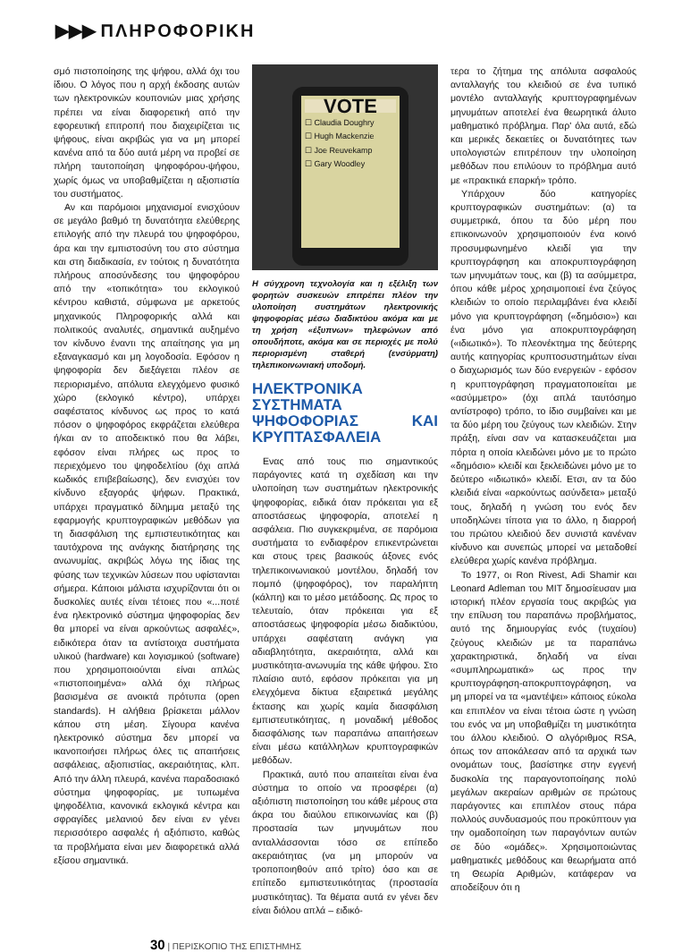▶▶▶ ΠΛΗΡΟΦΟΡΙΚΗ
σμό πιστοποίησης της ψήφου, αλλά όχι του ίδιου. Ο λόγος που η αρχή έκδοσης αυτών των ηλεκτρονικών κουπονιών μιας χρήσης πρέπει να είναι διαφορετική από την εφορευτική επιτροπή που διαχειρίζεται τις ψήφους, είναι ακριβώς για να μη μπορεί κανένα από τα δύο αυτά μέρη να προβεί σε πλήρη ταυτοποίηση ψηφοφόρου-ψήφου, χωρίς όμως να υποβαθμίζεται η αξιοπιστία του συστήματος.
Αν και παρόμοιοι μηχανισμοί ενισχύουν σε μεγάλο βαθμό τη δυνατότητα ελεύθερης επιλογής από την πλευρά του ψηφοφόρου, άρα και την εμπιστοσύνη του στο σύστημα και στη διαδικασία, εν τούτοις η δυνατότητα πλήρους αποσύνδεσης του ψηφοφόρου από την «τοπικότητα» του εκλογικού κέντρου καθιστά, σύμφωνα με αρκετούς μηχανικούς Πληροφορικής αλλά και πολιτικούς αναλυτές, σημαντικά αυξημένο τον κίνδυνο έναντι της απαίτησης για μη εξαναγκασμό και μη λογοδοσία. Εφόσον η ψηφοφορία δεν διεξάγεται πλέον σε περιορισμένο, απόλυτα ελεγχόμενο φυσικό χώρο (εκλογικό κέντρο), υπάρχει σαφέστατος κίνδυνος ως προς το κατά πόσον ο ψηφοφόρος εκφράζεται ελεύθερα ή/και αν το αποδεικτικό που θα λάβει, εφόσον είναι πλήρες ως προς το περιεχόμενο του ψηφοδελτίου (όχι απλά κωδικός επιβεβαίωσης), δεν ενισχύει τον κίνδυνο εξαγοράς ψήφων. Πρακτικά, υπάρχει πραγματικό δίλημμα μεταξύ της εφαρμογής κρυπτογραφικών μεθόδων για τη διασφάλιση της εμπιστευτικότητας και ταυτόχρονα της ανάγκης διατήρησης της ανωνυμίας, ακριβώς λόγω της ίδιας της φύσης των τεχνικών λύσεων που υφίστανται σήμερα. Κάποιοι μάλιστα ισχυρίζονται ότι οι δυσκολίες αυτές είναι τέτοιες που «...ποτέ ένα ηλεκτρονικό σύστημα ψηφοφορίας δεν θα μπορεί να είναι αρκούντως ασφαλές», ειδικότερα όταν τα αντίστοιχα συστήματα υλικού (hardware) και λογισμικού (software) που χρησιμοποιούνται είναι απλώς «πιστοποιημένα» αλλά όχι πλήρως βασισμένα σε ανοικτά πρότυπα (open standards). Η αλήθεια βρίσκεται μάλλον κάπου στη μέση. Σίγουρα κανένα ηλεκτρονικό σύστημα δεν μπορεί να ικανοποιήσει πλήρως όλες τις απαιτήσεις ασφάλειας, αξιοπιστίας, ακεραιότητας, κλπ. Από την άλλη πλευρά, κανένα παραδοσιακό σύστημα ψηφοφορίας, με τυπωμένα ψηφοδέλτια, κανονικά εκλογικά κέντρα και σφραγίδες μελανιού δεν είναι εν γένει περισσότερο ασφαλές ή αξιόπιστο, καθώς τα προβλήματα είναι μεν διαφορετικά αλλά εξίσου σημαντικά.
VOTE
☐ Claudia Doughry
☐ Hugh Mackenzie
☐ Joe Reuvekamp
☐ Gary Woodley
Η σύγχρονη τεχνολογία και η εξέλιξη των φορητών συσκευών επιτρέπει πλέον την υλοποίηση συστημάτων ηλεκτρονικής ψηφοφορίας μέσω διαδικτύου ακόμα και με τη χρήση «έξυπνων» τηλεφώνων από οπουδήποτε, ακόμα και σε περιοχές με πολύ περιορισμένη σταθερή (ενσύρματη) τηλεπικοινωνιακή υποδομή.
ΗΛΕΚΤΡΟΝΙΚΑ ΣΥΣΤΗΜΑΤΑ ΨΗΦΟΦΟΡΙΑΣ ΚΑΙ ΚΡΥΠΤΑΣΦΑΛΕΙΑ
Ενας από τους πιο σημαντικούς παράγοντες κατά τη σχεδίαση και την υλοποίηση των συστημάτων ηλεκτρονικής ψηφοφορίας, ειδικά όταν πρόκειται για εξ αποστάσεως ψηφοφορία, αποτελεί η ασφάλεια. Πιο συγκεκριμένα, σε παρόμοια συστήματα το ενδιαφέρον επικεντρώνεται και στους τρεις βασικούς άξονες ενός τηλεπικοινωνιακού μοντέλου, δηλαδή τον πομπό (ψηφοφόρος), τον παραλήπτη (κάλπη) και το μέσο μετάδοσης. Ως προς το τελευταίο, όταν πρόκειται για εξ αποστάσεως ψηφοφορία μέσω διαδικτύου, υπάρχει σαφέστατη ανάγκη για αδιαβλητότητα, ακεραιότητα, αλλά και μυστικότητα-ανωνυμία της κάθε ψήφου. Στο πλαίσιο αυτό, εφόσον πρόκειται για μη ελεγχόμενα δίκτυα εξαιρετικά μεγάλης έκτασης και χωρίς καμία διασφάλιση εμπιστευτικότητας, η μοναδική μέθοδος διασφάλισης των παραπάνω απαιτήσεων είναι μέσω κατάλληλων κρυπτογραφικών μεθόδων.
Πρακτικά, αυτό που απαιτείται είναι ένα σύστημα το οποίο να προσφέρει (α) αξιόπιστη πιστοποίηση του κάθε μέρους στα άκρα του διαύλου επικοινωνίας και (β) προστασία των μηνυμάτων που ανταλλάσσονται τόσο σε επίπεδο ακεραιότητας (να μη μπορούν να τροποποιηθούν από τρίτο) όσο και σε επίπεδο εμπιστευτικότητας (προστασία μυστικότητας). Τα θέματα αυτά εν γένει δεν είναι διόλου απλά – ειδικό-
τερα το ζήτημα της απόλυτα ασφαλούς ανταλλαγής του κλειδιού σε ένα τυπικό μοντέλο ανταλλαγής κρυπτογραφημένων μηνυμάτων αποτελεί ένα θεωρητικά άλυτο μαθηματικό πρόβλημα. Παρ' όλα αυτά, εδώ και μερικές δεκαετίες οι δυνατότητες των υπολογιστών επιτρέπουν την υλοποίηση μεθόδων που επιλύουν το πρόβλημα αυτό με «πρακτικά επαρκή» τρόπο.
Υπάρχουν δύο κατηγορίες κρυπτογραφικών συστημάτων: (α) τα συμμετρικά, όπου τα δύο μέρη που επικοινωνούν χρησιμοποιούν ένα κοινό προσυμφωνημένο κλειδί για την κρυπτογράφηση και αποκρυπτογράφηση των μηνυμάτων τους, και (β) τα ασύμμετρα, όπου κάθε μέρος χρησιμοποιεί ένα ζεύγος κλειδιών το οποίο περιλαμβάνει ένα κλειδί μόνο για κρυπτογράφηση («δημόσιο») και ένα μόνο για αποκρυπτογράφηση («ιδιωτικό»). Το πλεονέκτημα της δεύτερης αυτής κατηγορίας κρυπτοσυστημάτων είναι ο διαχωρισμός των δύο ενεργειών - εφόσον η κρυπτογράφηση πραγματοποιείται με «ασύμμετρο» (όχι απλά ταυτόσημο αντίστροφο) τρόπο, το ίδιο συμβαίνει και με τα δύο μέρη του ζεύγους των κλειδιών. Στην πράξη, είναι σαν να κατασκευάζεται μια πόρτα η οποία κλειδώνει μόνο με το πρώτο «δημόσιο» κλειδί και ξεκλειδώνει μόνο με το δεύτερο «ιδιωτικό» κλειδί. Ετσι, αν τα δύο κλειδιά είναι «αρκούντως ασύνδετα» μεταξύ τους, δηλαδή η γνώση του ενός δεν υποδηλώνει τίποτα για το άλλο, η διαρροή του πρώτου κλειδιού δεν συνιστά κανέναν κίνδυνο και συνεπώς μπορεί να μεταδοθεί ελεύθερα χωρίς κανένα πρόβλημα.
Το 1977, οι Ron Rivest, Adi Shamir και Leonard Adleman του MIT δημοσίευσαν μια ιστορική πλέον εργασία τους ακριβώς για την επίλυση του παραπάνω προβλήματος, αυτό της δημιουργίας ενός (τυχαίου) ζεύγους κλειδιών με τα παραπάνω χαρακτηριστικά, δηλαδή να είναι «συμπληρωματικά» ως προς την κρυπτογράφηση-αποκρυπτογράφηση, να μη μπορεί να τα «μαντέψει» κάποιος εύκολα και επιπλέον να είναι τέτοια ώστε η γνώση του ενός να μη υποβαθμίζει τη μυστικότητα του άλλου κλειδιού. Ο αλγόριθμος RSA, όπως τον αποκάλεσαν από τα αρχικά των ονομάτων τους, βασίστηκε στην εγγενή δυσκολία της παραγοντοποίησης πολύ μεγάλων ακεραίων αριθμών σε πρώτους παράγοντες και επιπλέον στους πάρα πολλούς συνδυασμούς που προκύπτουν για την ομαδοποίηση των παραγόντων αυτών σε δύο «ομάδες». Χρησιμοποιώντας μαθηματικές μεθόδους και θεωρήματα από τη Θεωρία Αριθμών, κατάφεραν να αποδείξουν ότι η
30 | ΠΕΡΙΣΚΟΠΙΟ ΤΗΣ ΕΠΙΣΤΗΜΗΣ